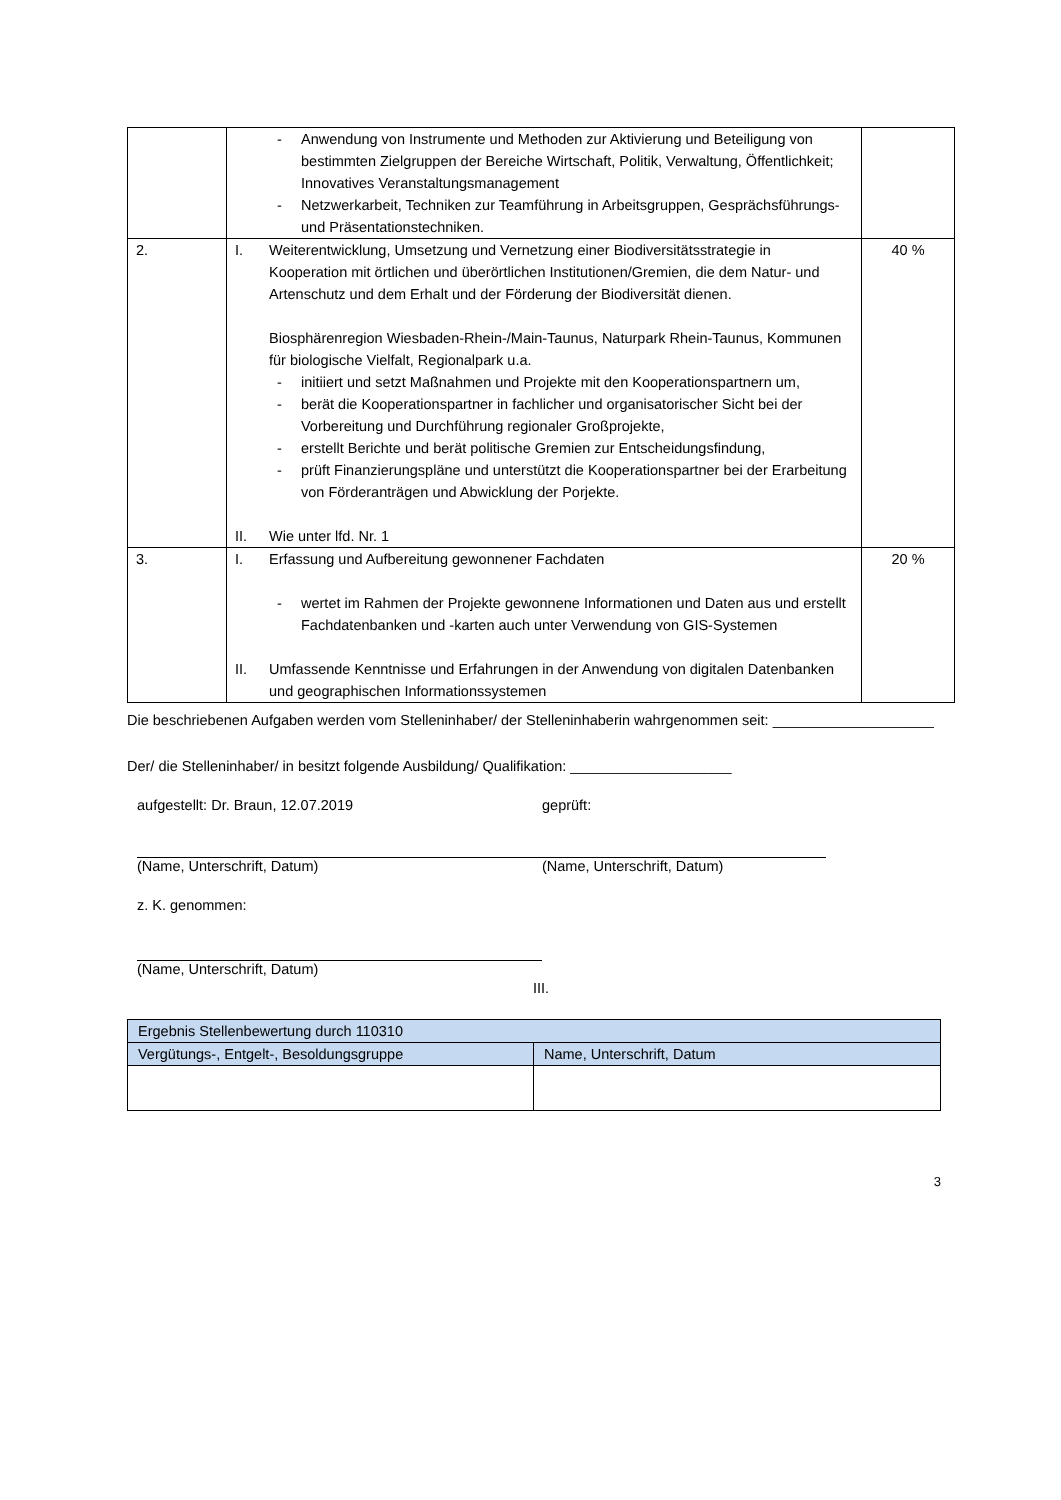| | - Anwendung von Instrumente und Methoden zur Aktivierung und Beteiligung von bestimmten Zielgruppen der Bereiche Wirtschaft, Politik, Verwaltung, Öffentlichkeit; Innovatives Veranstaltungsmanagement - Netzwerkarbeit, Techniken zur Teamführung in Arbeitsgruppen, Gesprächsführungs- und Präsentationstechniken. | |
| 2. | I. Weiterentwicklung, Umsetzung und Vernetzung einer Biodiversitätsstrategie in Kooperation mit örtlichen und überörtlichen Institutionen/Gremien, die dem Natur- und Artenschutz und dem Erhalt und der Förderung der Biodiversität dienen. Biosphärenregion Wiesbaden-Rhein-/Main-Taunus, Naturpark Rhein-Taunus, Kommunen für biologische Vielfalt, Regionalpark u.a. - initiiert und setzt Maßnahmen und Projekte mit den Kooperationspartnern um, - berät die Kooperationspartner in fachlicher und organisatorischer Sicht bei der Vorbereitung und Durchführung regionaler Großprojekte, - erstellt Berichte und berät politische Gremien zur Entscheidungsfindung, - prüft Finanzierungspläne und unterstützt die Kooperationspartner bei der Erarbeitung von Förderanträgen und Abwicklung der Porjekte. II. Wie unter lfd. Nr. 1 | 40 % |
| 3. | I. Erfassung und Aufbereitung gewonnener Fachdaten - wertet im Rahmen der Projekte gewonnene Informationen und Daten aus und erstellt Fachdatenbanken und -karten auch unter Verwendung von GIS-Systemen II. Umfassende Kenntnisse und Erfahrungen in der Anwendung von digitalen Datenbanken und geographischen Informationssystemen | 20 % |
Die beschriebenen Aufgaben werden vom Stelleninhaber/ der Stelleninhaberin wahrgenommen seit: ____________________
Der/ die Stelleninhaber/ in besitzt folgende Ausbildung/ Qualifikation: ____________________
aufgestellt: Dr. Braun, 12.07.2019 geprüft:
(Name, Unterschrift, Datum) (Name, Unterschrift, Datum)
z. K. genommen:
(Name, Unterschrift, Datum)
III.
| Ergebnis Stellenbewertung durch 110310 | |
| --- | --- |
| Vergütungs-, Entgelt-, Besoldungsgruppe | Name, Unterschrift, Datum |
3